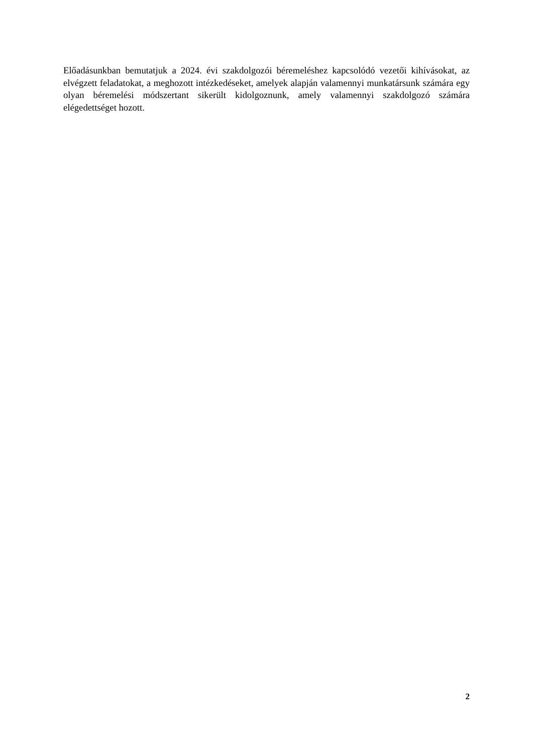Előadásunkban bemutatjuk a 2024. évi szakdolgozói béremeléshez kapcsolódó vezetői kihívásokat, az elvégzett feladatokat, a meghozott intézkedéseket, amelyek alapján valamennyi munkatársunk számára egy olyan béremelési módszertant sikerült kidolgoznunk, amely valamennyi szakdolgozó számára elégedettséget hozott.
2